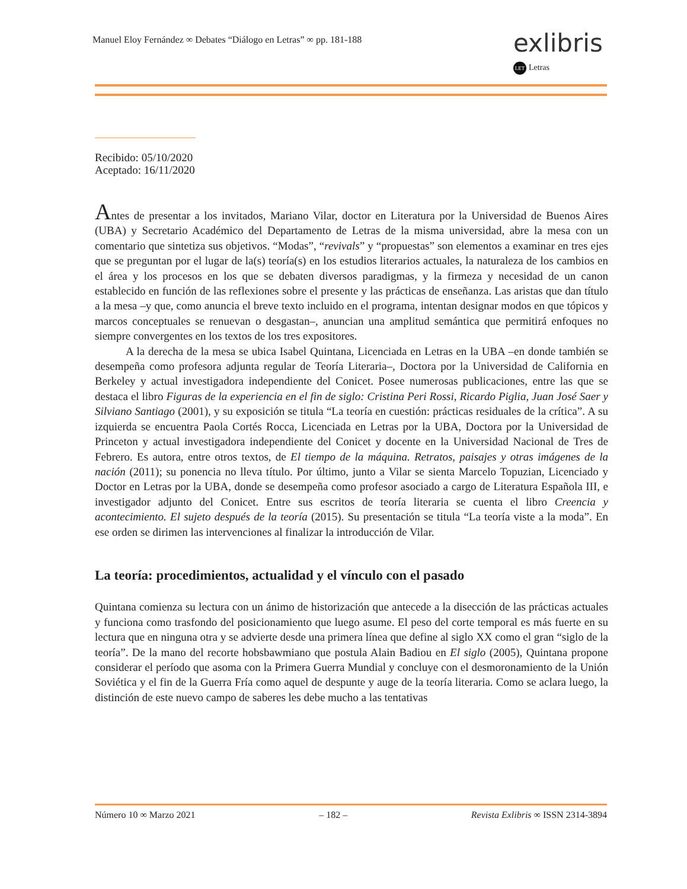Manuel Eloy Fernández ∞ Debates “Diálogo en Letras” ∞ pp. 181-188
exlibris
LET Letras
Recibido: 05/10/2020
Aceptado: 16/11/2020
Antes de presentar a los invitados, Mariano Vilar, doctor en Literatura por la Universidad de Buenos Aires (UBA) y Secretario Académico del Departamento de Letras de la misma universidad, abre la mesa con un comentario que sintetiza sus objetivos. “Modas”, “revivals” y “propuestas” son elementos a examinar en tres ejes que se preguntan por el lugar de la(s) teoría(s) en los estudios literarios actuales, la naturaleza de los cambios en el área y los procesos en los que se debaten diversos paradigmas, y la firmeza y necesidad de un canon establecido en función de las reflexiones sobre el presente y las prácticas de enseñanza. Las aristas que dan título a la mesa –y que, como anuncia el breve texto incluido en el programa, intentan designar modos en que tópicos y marcos conceptuales se renuevan o desgastan–, anuncian una amplitud semántica que permitirá enfoques no siempre convergentes en los textos de los tres expositores.
A la derecha de la mesa se ubica Isabel Quintana, Licenciada en Letras en la UBA –en donde también se desempeña como profesora adjunta regular de Teoría Literaria–, Doctora por la Universidad de California en Berkeley y actual investigadora independiente del Conicet. Posee numerosas publicaciones, entre las que se destaca el libro Figuras de la experiencia en el fin de siglo: Cristina Peri Rossi, Ricardo Piglia, Juan José Saer y Silviano Santiago (2001), y su exposición se titula “La teoría en cuestión: prácticas residuales de la crítica”. A su izquierda se encuentra Paola Cortés Rocca, Licenciada en Letras por la UBA, Doctora por la Universidad de Princeton y actual investigadora independiente del Conicet y docente en la Universidad Nacional de Tres de Febrero. Es autora, entre otros textos, de El tiempo de la máquina. Retratos, paisajes y otras imágenes de la nación (2011); su ponencia no lleva título. Por último, junto a Vilar se sienta Marcelo Topuzian, Licenciado y Doctor en Letras por la UBA, donde se desempeña como profesor asociado a cargo de Literatura Española III, e investigador adjunto del Conicet. Entre sus escritos de teoría literaria se cuenta el libro Creencia y acontecimiento. El sujeto después de la teoría (2015). Su presentación se titula “La teoría viste a la moda”. En ese orden se dirimen las intervenciones al finalizar la introducción de Vilar.
La teoría: procedimientos, actualidad y el vínculo con el pasado
Quintana comienza su lectura con un ánimo de historización que antecede a la disección de las prácticas actuales y funciona como trasfondo del posicionamiento que luego asume. El peso del corte temporal es más fuerte en su lectura que en ninguna otra y se advierte desde una primera línea que define al siglo XX como el gran “siglo de la teoría”. De la mano del recorte hobsbawmiano que postula Alain Badiou en El siglo (2005), Quintana propone considerar el período que asoma con la Primera Guerra Mundial y concluye con el desmoronamiento de la Unión Soviética y el fin de la Guerra Fría como aquel de despunte y auge de la teoría literaria. Como se aclara luego, la distinción de este nuevo campo de saberes les debe mucho a las tentativas
Número 10 ∞ Marzo 2021 – 182 – Revista Exlibris ∞ ISSN 2314-3894